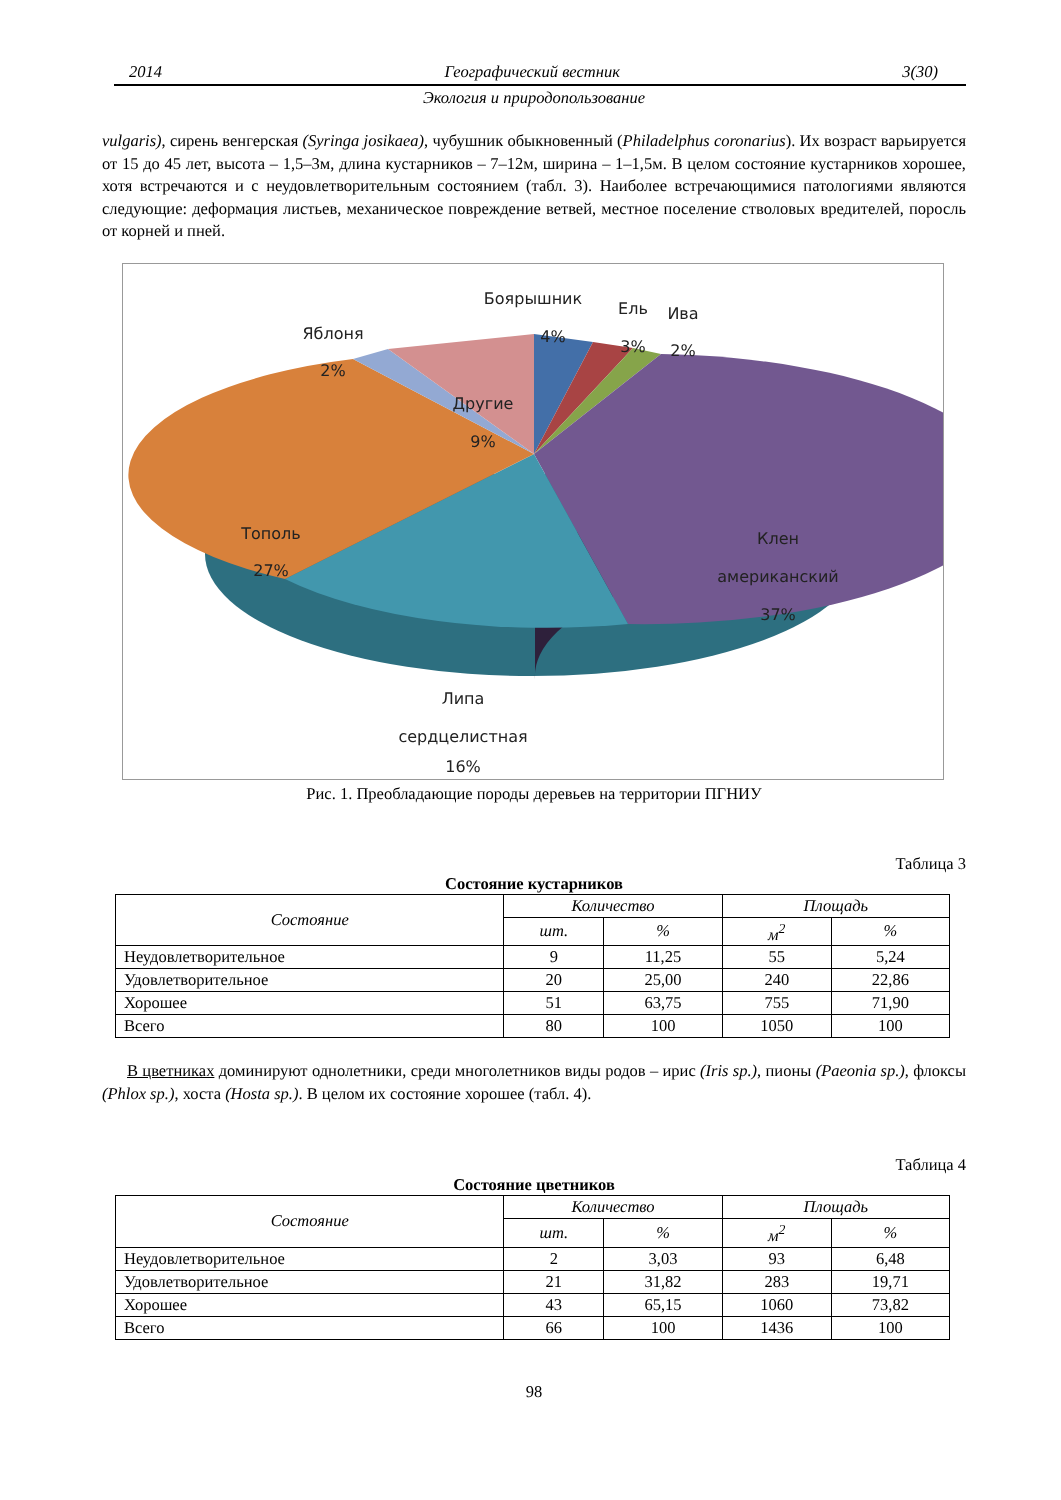2014 Географический вестник 3(30)
Экология и природопользование
vulgaris), сирень венгерская (Syringa josikaea), чубушник обыкновенный (Philadelphus coronarius). Их возраст варьируется от 15 до 45 лет, высота – 1,5–3м, длина кустарников – 7–12м, ширина – 1–1,5м. В целом состояние кустарников хорошее, хотя встречаются и с неудовлетворительным состоянием (табл. 3). Наиболее встречающимися патологиями являются следующие: деформация листьев, механическое повреждение ветвей, местное поселение стволовых вредителей, поросль от корней и пней.
Боярышник
4%
Ель
3%
Ива
2%
Яблоня
2%
Другие
9%
Тополь
27%
Клен
американский
37%
Липа
сердцелистная
16%
Рис. 1. Преобладающие породы деревьев на территории ПГНИУ
Таблица 3
Состояние кустарников
| Состояние | Количество | | Площадь | |
| --- | --- | --- | --- | --- |
| | шт. | % | м<sup>2</sup> | % |
| Неудовлетворительное | 9 | 11,25 | 55 | 5,24 |
| Удовлетворительное | 20 | 25,00 | 240 | 22,86 |
| Хорошее | 51 | 63,75 | 755 | 71,90 |
| Всего | 80 | 100 | 1050 | 100 |
В цветниках доминируют однолетники, среди многолетников виды родов – ирис (Iris sp.), пионы (Paeonia sp.), флоксы (Phlox sp.), хоста (Hosta sp.). В целом их состояние хорошее (табл. 4).
Таблица 4
Состояние цветников
| Состояние | Количество | | Площадь | |
| --- | --- | --- | --- | --- |
| | шт. | % | м<sup>2</sup> | % |
| Неудовлетворительное | 2 | 3,03 | 93 | 6,48 |
| Удовлетворительное | 21 | 31,82 | 283 | 19,71 |
| Хорошее | 43 | 65,15 | 1060 | 73,82 |
| Всего | 66 | 100 | 1436 | 100 |
98